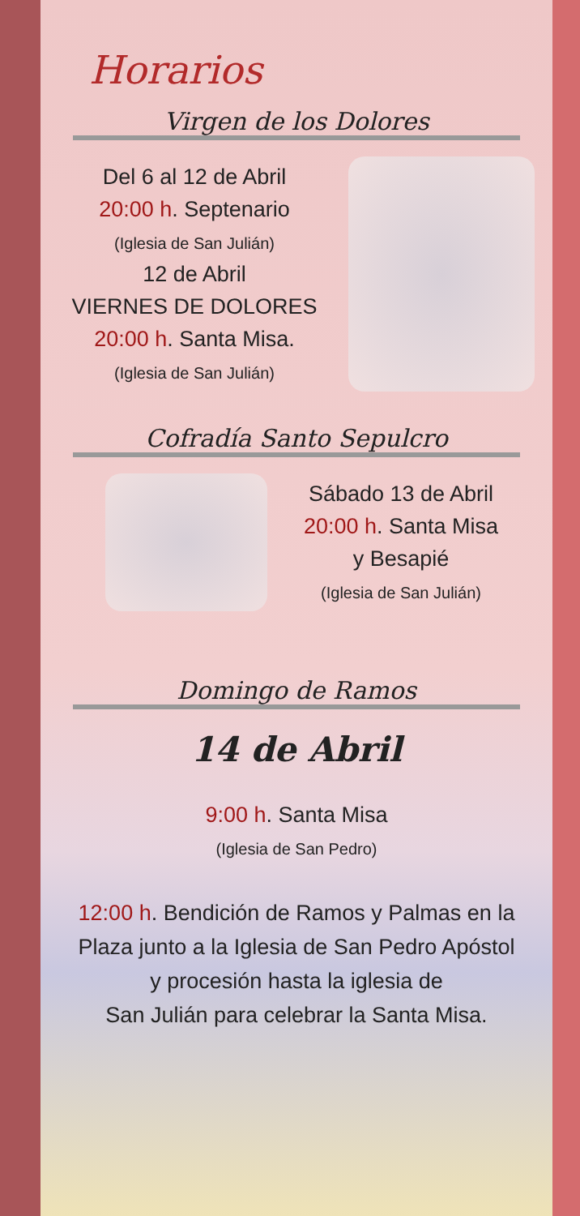Horarios
Virgen de los Dolores
Del 6 al 12 de Abril
20:00 h. Septenario
(Iglesia de San Julián)
12 de Abril
VIERNES DE DOLORES
20:00 h. Santa Misa.
(Iglesia de San Julián)
Cofradía Santo Sepulcro
Sábado 13 de Abril
20:00 h. Santa Misa
y Besapié
(Iglesia de San Julián)
Domingo de Ramos
14 de Abril
9:00 h. Santa Misa
(Iglesia de San Pedro)
12:00 h. Bendición de Ramos y Palmas en la
Plaza junto a la Iglesia de San Pedro Apóstol
y procesión hasta la iglesia de
San Julián para celebrar la Santa Misa.